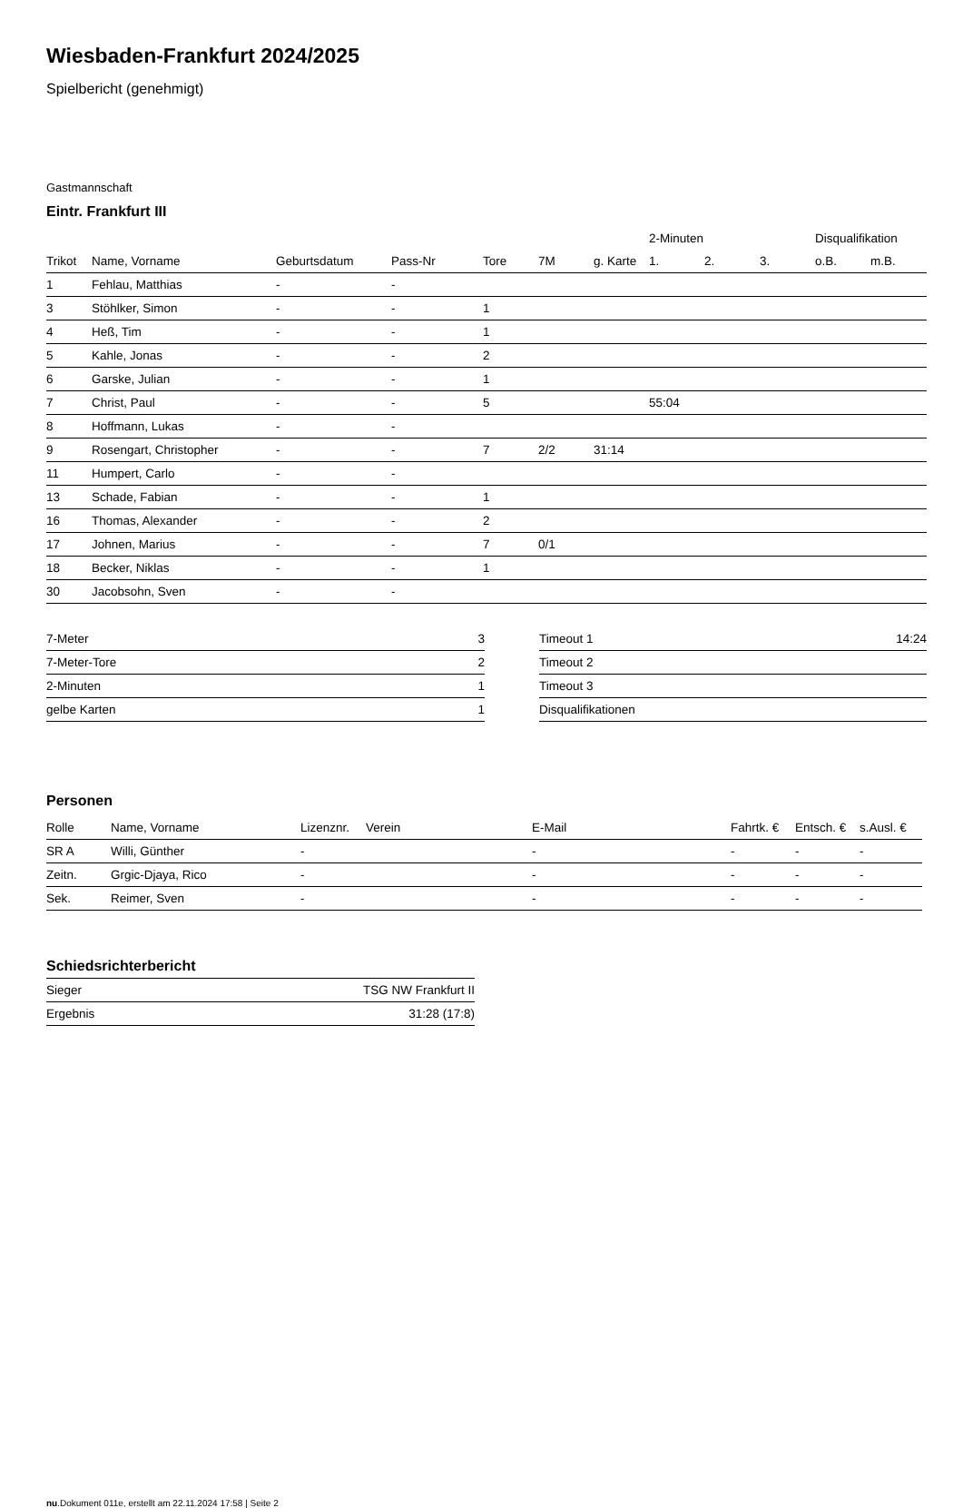Wiesbaden-Frankfurt 2024/2025
Spielbericht (genehmigt)
Gastmannschaft
Eintr. Frankfurt III
| | | | | | | | 2-Minuten | | | Disqualifikation | |
| --- | --- | --- | --- | --- | --- | --- | --- | --- | --- | --- | --- |
| Trikot | Name, Vorname | Geburtsdatum | Pass-Nr | Tore | 7M | g. Karte | 1. | 2. | 3. | o.B. | m.B. |
| 1 | Fehlau, Matthias | - | - | | | | | | | | |
| 3 | Stöhlker, Simon | - | - | 1 | | | | | | | |
| 4 | Heß, Tim | - | - | 1 | | | | | | | |
| 5 | Kahle, Jonas | - | - | 2 | | | | | | | |
| 6 | Garske, Julian | - | - | 1 | | | | | | | |
| 7 | Christ, Paul | - | - | 5 | | | 55:04 | | | | |
| 8 | Hoffmann, Lukas | - | - | | | | | | | | |
| 9 | Rosengart, Christopher | - | - | 7 | 2/2 | 31:14 | | | | | |
| 11 | Humpert, Carlo | - | - | | | | | | | | |
| 13 | Schade, Fabian | - | - | 1 | | | | | | | |
| 16 | Thomas, Alexander | - | - | 2 | | | | | | | |
| 17 | Johnen, Marius | - | - | 7 | 0/1 | | | | | | |
| 18 | Becker, Niklas | - | - | 1 | | | | | | | |
| 30 | Jacobsohn, Sven | - | - | | | | | | | | |
| 7-Meter | 3 |
| 7-Meter-Tore | 2 |
| 2-Minuten | 1 |
| gelbe Karten | 1 |
| Timeout 1 | 14:24 |
| Timeout 2 | |
| Timeout 3 | |
| Disqualifikationen | |
Personen
| Rolle | Name, Vorname | Lizenznr. | Verein | E-Mail | Fahrtk. € | Entsch. € | s.Ausl. € |
| --- | --- | --- | --- | --- | --- | --- | --- |
| SR A | Willi, Günther | - | | - | - | - | - |
| Zeitn. | Grgic-Djaya, Rico | - | | - | - | - | - |
| Sek. | Reimer, Sven | - | | - | - | - | - |
Schiedsrichterbericht
| Sieger | TSG NW Frankfurt II |
| Ergebnis | 31:28 (17:8) |
nu.Dokument 011e, erstellt am 22.11.2024 17:58 | Seite 2